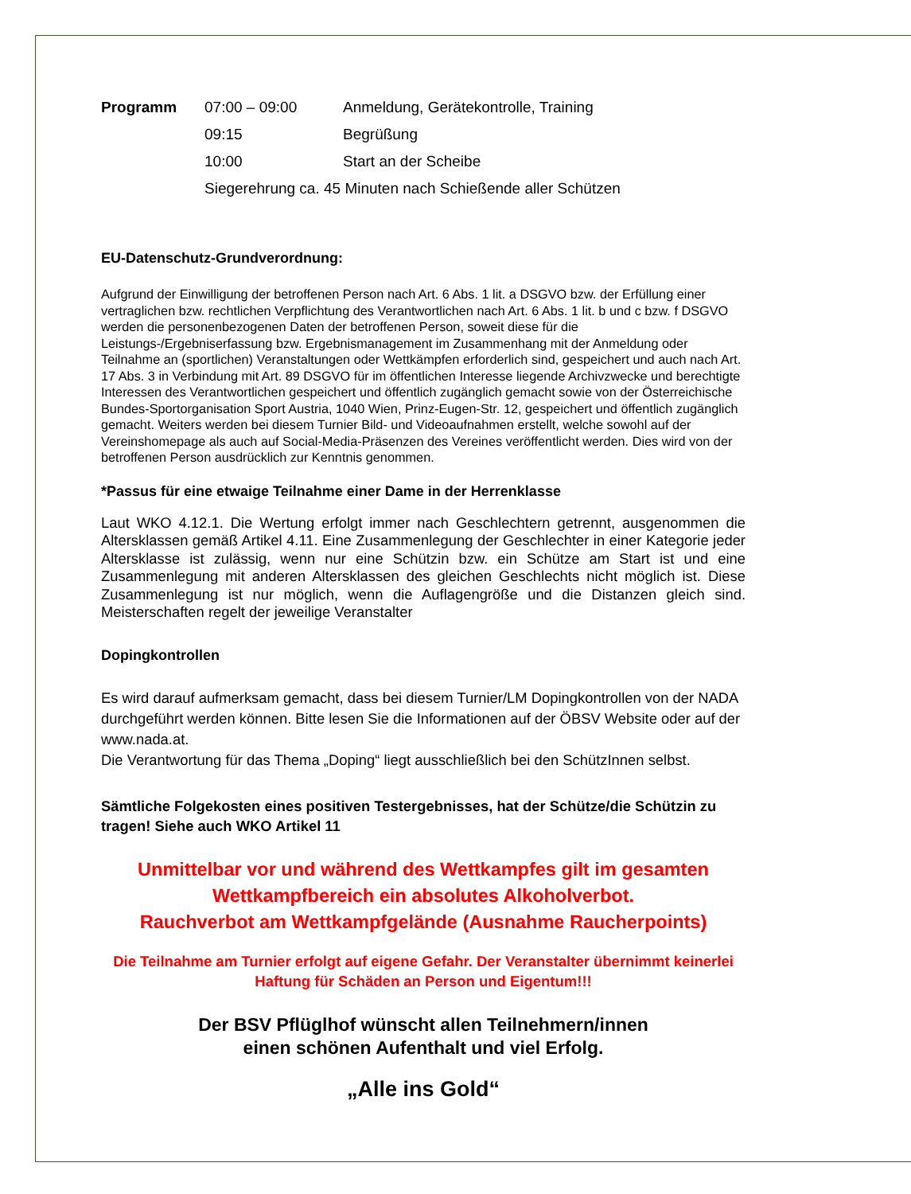| Programm | 07:00 – 09:00 | Anmeldung, Gerätekontrolle, Training |
| | 09:15 | Begrüßung |
| | 10:00 | Start an der Scheibe |
| | Siegerehrung ca. 45 Minuten nach Schießende aller Schützen | |
EU-Datenschutz-Grundverordnung:
Aufgrund der Einwilligung der betroffenen Person nach Art. 6 Abs. 1 lit. a DSGVO bzw. der Erfüllung einer vertraglichen bzw. rechtlichen Verpflichtung des Verantwortlichen nach Art. 6 Abs. 1 lit. b und c bzw. f DSGVO werden die personenbezogenen Daten der betroffenen Person, soweit diese für die Leistungs-/Ergebniserfassung bzw. Ergebnismanagement im Zusammenhang mit der Anmeldung oder Teilnahme an (sportlichen) Veranstaltungen oder Wettkämpfen erforderlich sind, gespeichert und auch nach Art. 17 Abs. 3 in Verbindung mit Art. 89 DSGVO für im öffentlichen Interesse liegende Archivzwecke und berechtigte Interessen des Verantwortlichen gespeichert und öffentlich zugänglich gemacht sowie von der Österreichische Bundes-Sportorganisation Sport Austria, 1040 Wien, Prinz-Eugen-Str. 12, gespeichert und öffentlich zugänglich gemacht. Weiters werden bei diesem Turnier Bild- und Videoaufnahmen erstellt, welche sowohl auf der Vereinshomepage als auch auf Social-Media-Präsenzen des Vereines veröffentlicht werden. Dies wird von der betroffenen Person ausdrücklich zur Kenntnis genommen.
*Passus für eine etwaige Teilnahme einer Dame in der Herrenklasse
Laut WKO 4.12.1. Die Wertung erfolgt immer nach Geschlechtern getrennt, ausgenommen die Altersklassen gemäß Artikel 4.11. Eine Zusammenlegung der Geschlechter in einer Kategorie jeder Altersklasse ist zulässig, wenn nur eine Schützin bzw. ein Schütze am Start ist und eine Zusammenlegung mit anderen Altersklassen des gleichen Geschlechts nicht möglich ist. Diese Zusammenlegung ist nur möglich, wenn die Auflagengröße und die Distanzen gleich sind. Meisterschaften regelt der jeweilige Veranstalter
Dopingkontrollen
Es wird darauf aufmerksam gemacht, dass bei diesem Turnier/LM Dopingkontrollen von der NADA durchgeführt werden können. Bitte lesen Sie die Informationen auf der ÖBSV Website oder auf der www.nada.at.
Die Verantwortung für das Thema „Doping“ liegt ausschließlich bei den SchützInnen selbst.
Sämtliche Folgekosten eines positiven Testergebnisses, hat der Schütze/die Schützin zu tragen! Siehe auch WKO Artikel 11
Unmittelbar vor und während des Wettkampfes gilt im gesamten Wettkampfbereich ein absolutes Alkoholverbot.
Rauchverbot am Wettkampfgelände (Ausnahme Raucherpoints)
Die Teilnahme am Turnier erfolgt auf eigene Gefahr. Der Veranstalter übernimmt keinerlei Haftung für Schäden an Person und Eigentum!!!
Der BSV Pflüglhof wünscht allen Teilnehmern/innen
einen schönen Aufenthalt und viel Erfolg.
„Alle ins Gold“